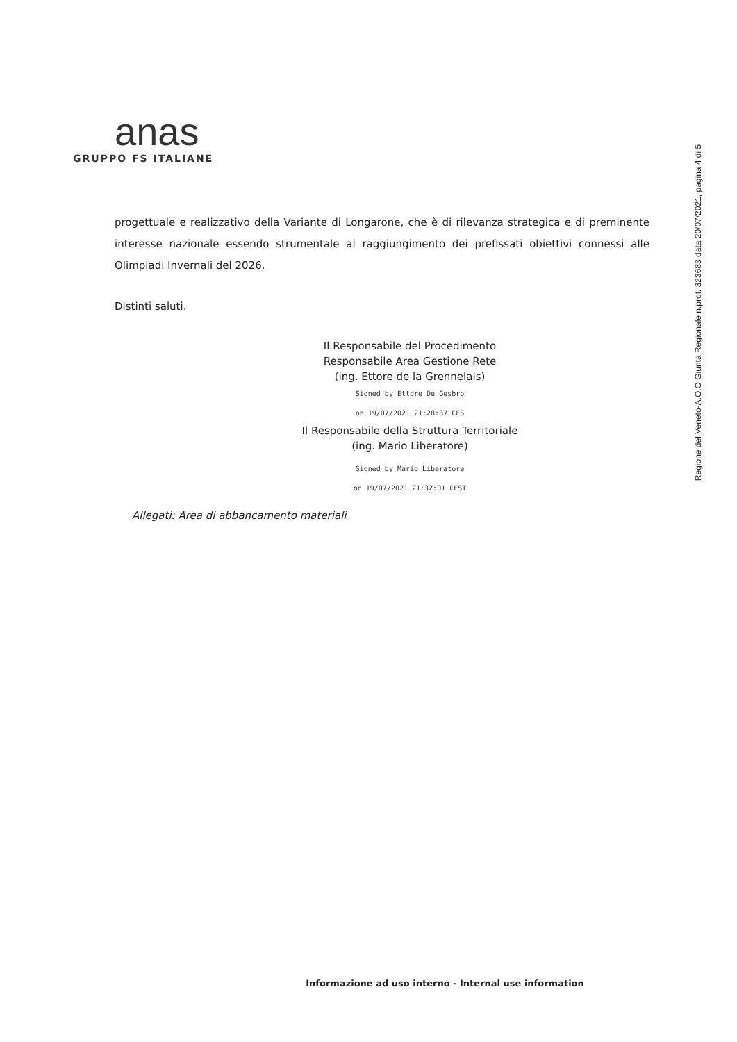anas
GRUPPO FS ITALIANE
progettuale e realizzativo della Variante di Longarone, che è di rilevanza strategica e di preminente interesse nazionale essendo strumentale al raggiungimento dei prefissati obiettivi connessi alle Olimpiadi Invernali del 2026.
Distinti saluti.
Il Responsabile del Procedimento
Responsabile Area Gestione Rete
(ing. Ettore de la Grennelais)
Signed by Ettore De Gesbro
on 19/07/2021 21:28:37 CES
Il Responsabile della Struttura Territoriale
(ing. Mario Liberatore)
Signed by Mario Liberatore
on 19/07/2021 21:32:01 CEST
Allegati: Area di abbancamento materiali
Regione del Veneto-A.O.O Giunta Regionale n.prot. 323683 data 20/07/2021, pagina 4 di 5
Informazione ad uso interno - Internal use information